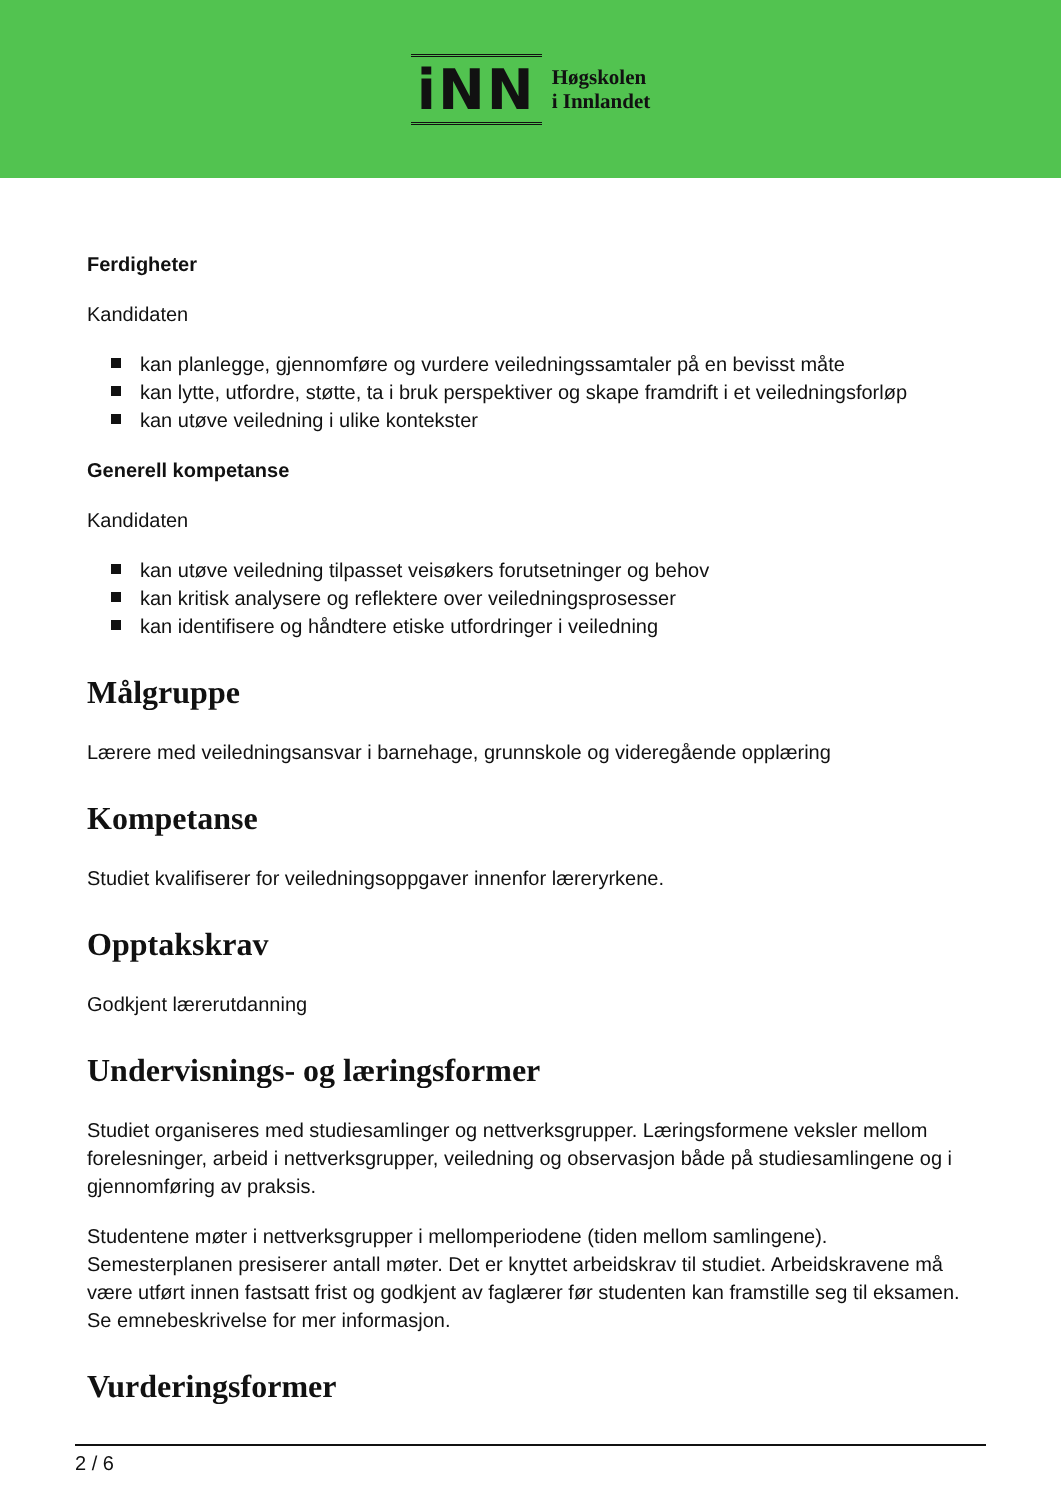iNN
Høgskolen
i Innlandet
Ferdigheter
Kandidaten
kan planlegge, gjennomføre og vurdere veiledningssamtaler på en bevisst måte
kan lytte, utfordre, støtte, ta i bruk perspektiver og skape framdrift i et veiledningsforløp
kan utøve veiledning i ulike kontekster
Generell kompetanse
Kandidaten
kan utøve veiledning tilpasset veisøkers forutsetninger og behov
kan kritisk analysere og reflektere over veiledningsprosesser
kan identifisere og håndtere etiske utfordringer i veiledning
Målgruppe
Lærere med veiledningsansvar i barnehage, grunnskole og videregående opplæring
Kompetanse
Studiet kvalifiserer for veiledningsoppgaver innenfor læreryrkene.
Opptakskrav
Godkjent lærerutdanning
Undervisnings- og læringsformer
Studiet organiseres med studiesamlinger og nettverksgrupper. Læringsformene veksler mellom forelesninger, arbeid i nettverksgrupper, veiledning og observasjon både på studiesamlingene og i gjennomføring av praksis.
Studentene møter i nettverksgrupper i mellomperiodene (tiden mellom samlingene). Semesterplanen presiserer antall møter. Det er knyttet arbeidskrav til studiet. Arbeidskravene må være utført innen fastsatt frist og godkjent av faglærer før studenten kan framstille seg til eksamen. Se emnebeskrivelse for mer informasjon.
Vurderingsformer
2 / 6